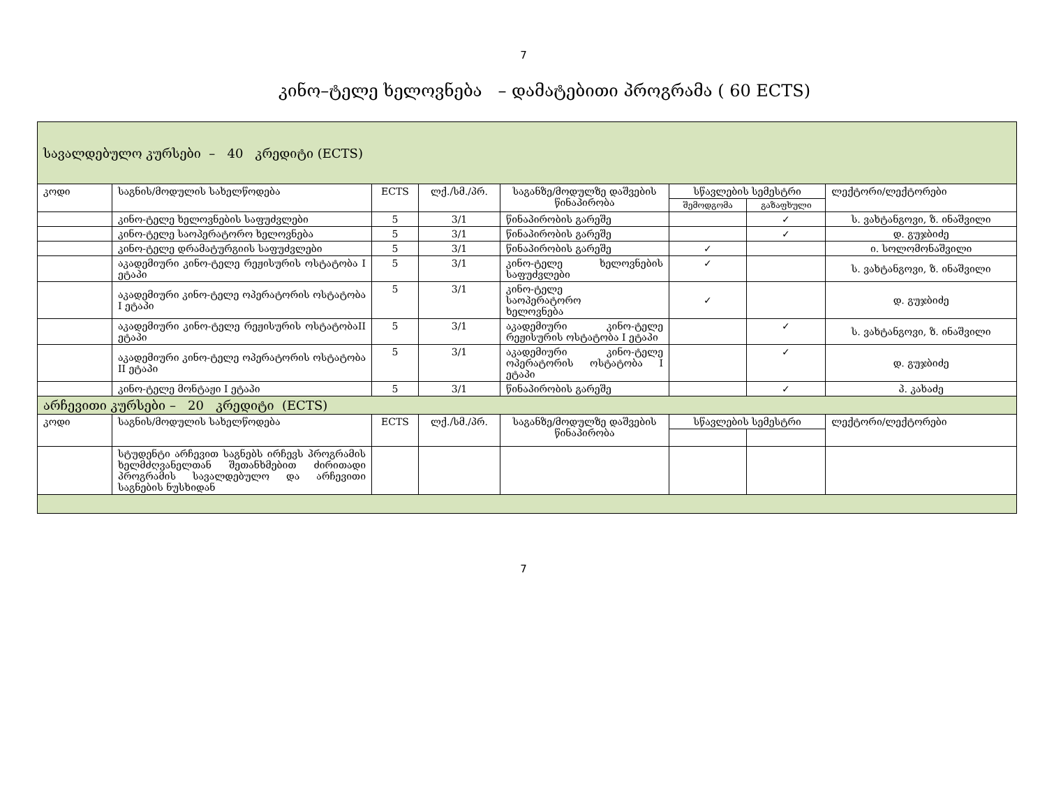7
კინო–ტელე ხელოვნება – დამატებითი პროგრამა ( 60 ECTS)
| სავალდებულო კურსები – 40 კრედიტი (ECTS) | | | | | | | |
| კოდი | საგნის/მოდულის სახელწოდება | ECTS | ლქ./სმ./პრ. | საგანზე/მოდულზე დაშვების წინაპირობა | სწავლების სემესტრი | | ლექტორი/ლექტორები |
| | | | | | შემოდგომა | გაზაფხული | |
| | კინო-ტელე ხელოვნების საფუძვლები | 5 | 3/1 | წინაპირობის გარეშე | | ✓ | ს. ვახტანგოვი, ზ. ინაშვილი |
| | კინო-ტელე საოპერატორო ხელოვნება | 5 | 3/1 | წინაპირობის გარეშე | | ✓ | დ. გუჯბიძე |
| | კინო-ტელე დრამატურგიის საფუძვლები | 5 | 3/1 | წინაპირობის გარეშე | ✓ | | ი. სოლომონაშვილი |
| | აკადემიური კინო-ტელე რეჟისურის ოსტატობა I ეტაპი | 5 | 3/1 | კინო-ტელე ხელოვნების საფუძვლები | ✓ | | ს. ვახტანგოვი, ზ. ინაშვილი |
| | აკადემიური კინო-ტელე ოპერატორის ოსტატობა I ეტაპი | 5 | 3/1 | კინო-ტელე საოპერატორო ხელოვნება | ✓ | | დ. გუჯბიძე |
| | აკადემიური კინო-ტელე რეჟისურის ოსტატობაII ეტაპი | 5 | 3/1 | აკადემიური კინო-ტელე რეჟისურის ოსტატობა I ეტაპი | | ✓ | ს. ვახტანგოვი, ზ. ინაშვილი |
| | აკადემიური კინო-ტელე ოპერატორის ოსტატობა II ეტაპი | 5 | 3/1 | აკადემიური კინო-ტელე ოპერატორის ოსტატობა I ეტაპი | | ✓ | დ. გუჯბიძე |
| | კინო-ტელე მონტაჟი I ეტაპი | 5 | 3/1 | წინაპირობის გარეშე | | ✓ | პ. კახაძე |
| არჩევითი კურსები – 20 კრედიტი (ECTS) | | | | | | | |
| კოდი | საგნის/მოდულის სახელწოდება | ECTS | ლქ./სმ./პრ. | საგანზე/მოდულზე დაშვების წინაპირობა | სწავლების სემესტრი | | ლექტორი/ლექტორები |
| | სტუდენტი არჩევით საგნებს ირჩევს პროგრამის ხელმძღვანელთან შეთანხმებით ძირითადი პროგრამის სავალდებულო და არჩევითი საგნების ნუსხიდან | | | | | | |
7